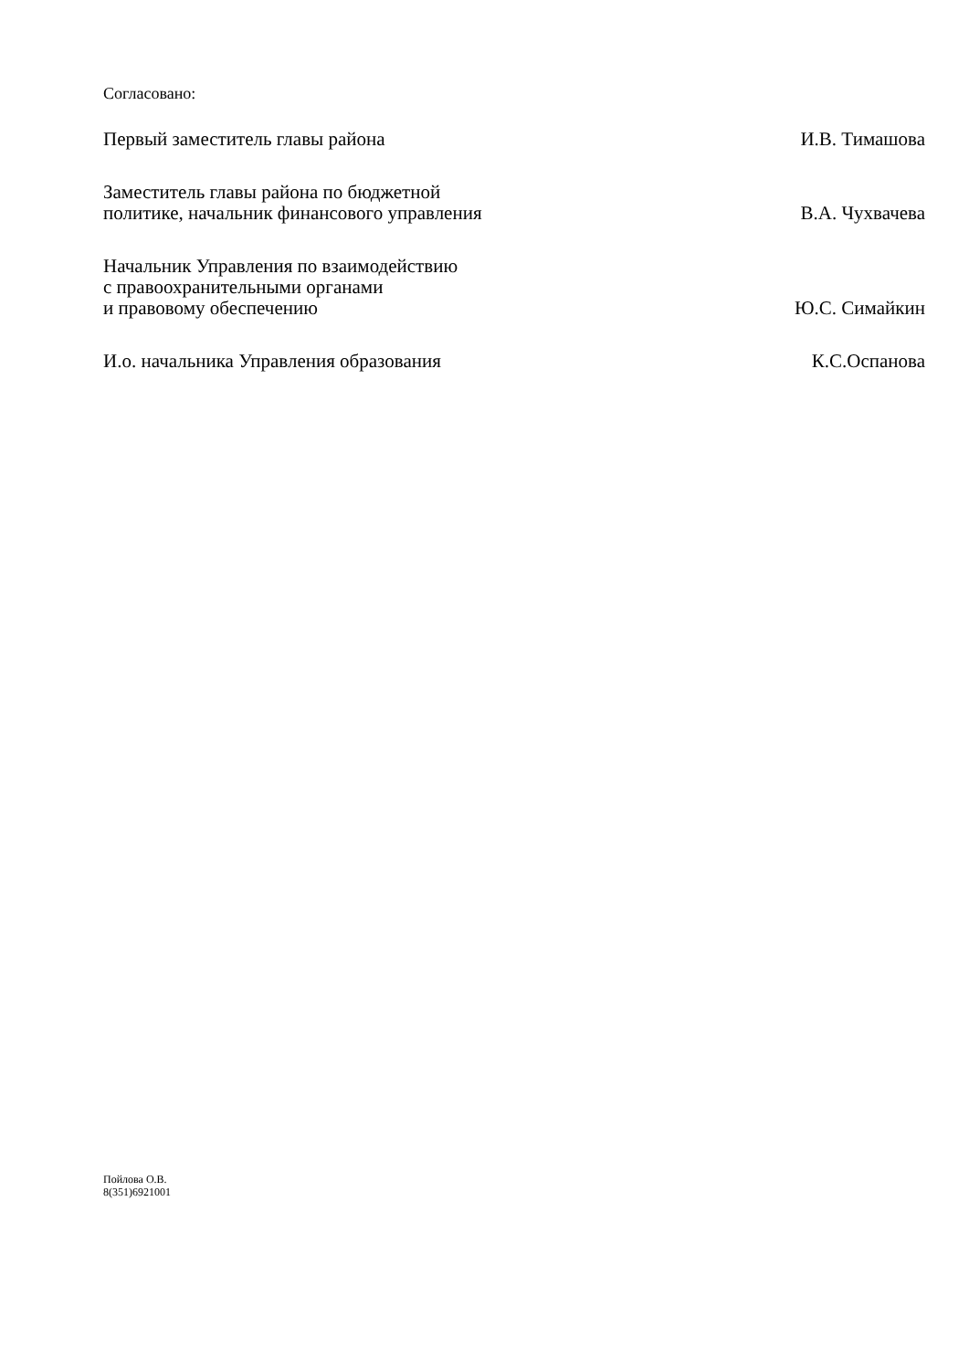Согласовано:
Первый заместитель главы района
И.В. Тимашова
Заместитель главы района по бюджетной
политике, начальник финансового управления
В.А. Чухвачева
Начальник Управления по взаимодействию
с правоохранительными органами
и правовому обеспечению
Ю.С. Симайкин
И.о. начальника Управления образования
К.С.Оспанова
Пойлова О.В.
8(351)6921001